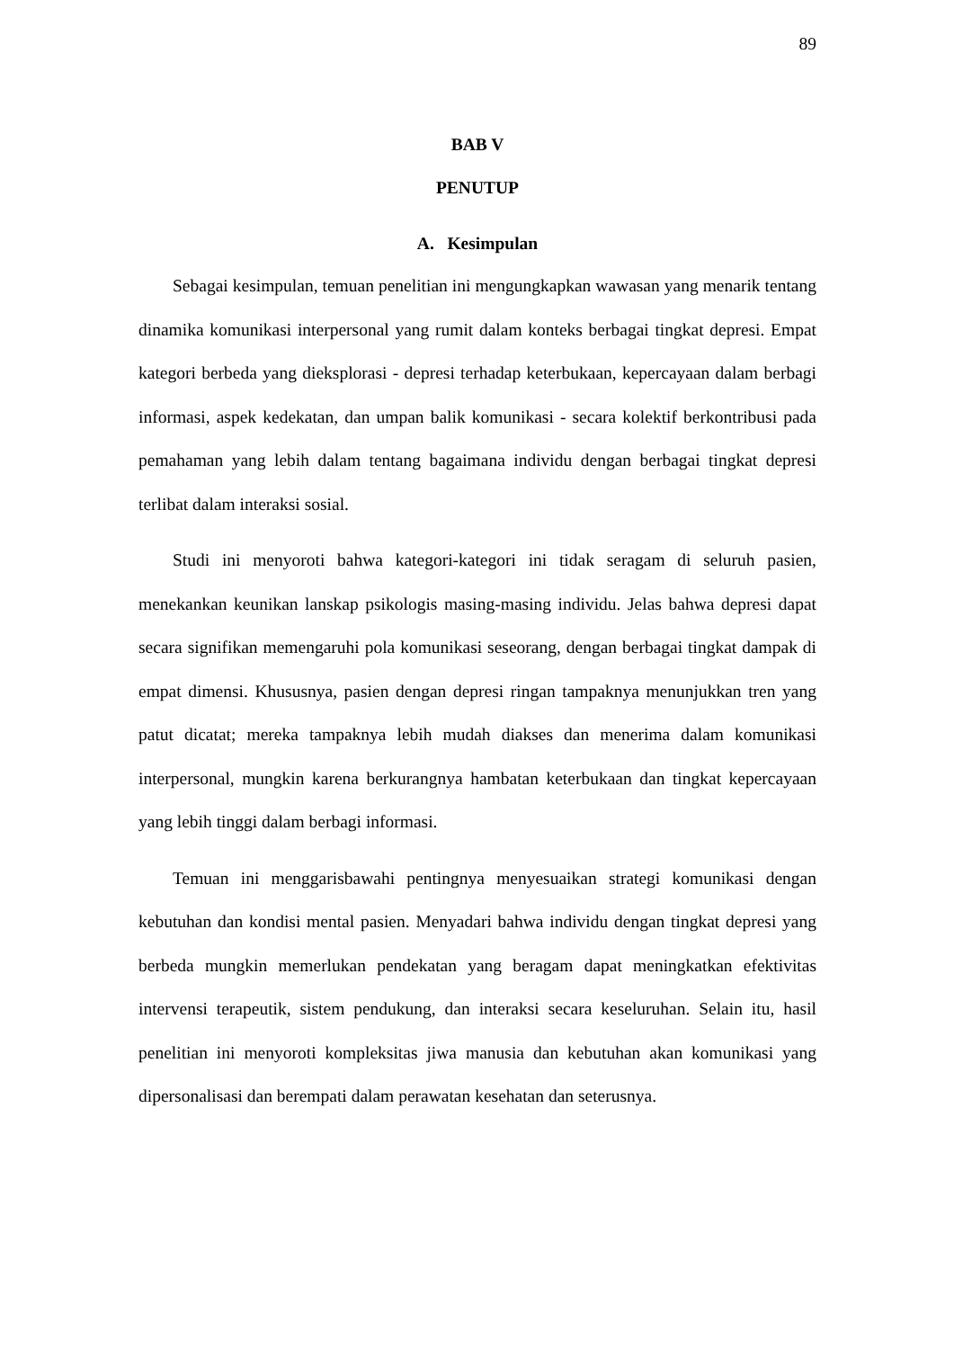89
BAB V
PENUTUP
A. Kesimpulan
Sebagai kesimpulan, temuan penelitian ini mengungkapkan wawasan yang menarik tentang dinamika komunikasi interpersonal yang rumit dalam konteks berbagai tingkat depresi. Empat kategori berbeda yang dieksplorasi - depresi terhadap keterbukaan, kepercayaan dalam berbagi informasi, aspek kedekatan, dan umpan balik komunikasi - secara kolektif berkontribusi pada pemahaman yang lebih dalam tentang bagaimana individu dengan berbagai tingkat depresi terlibat dalam interaksi sosial.
Studi ini menyoroti bahwa kategori-kategori ini tidak seragam di seluruh pasien, menekankan keunikan lanskap psikologis masing-masing individu. Jelas bahwa depresi dapat secara signifikan memengaruhi pola komunikasi seseorang, dengan berbagai tingkat dampak di empat dimensi. Khususnya, pasien dengan depresi ringan tampaknya menunjukkan tren yang patut dicatat; mereka tampaknya lebih mudah diakses dan menerima dalam komunikasi interpersonal, mungkin karena berkurangnya hambatan keterbukaan dan tingkat kepercayaan yang lebih tinggi dalam berbagi informasi.
Temuan ini menggarisbawahi pentingnya menyesuaikan strategi komunikasi dengan kebutuhan dan kondisi mental pasien. Menyadari bahwa individu dengan tingkat depresi yang berbeda mungkin memerlukan pendekatan yang beragam dapat meningkatkan efektivitas intervensi terapeutik, sistem pendukung, dan interaksi secara keseluruhan. Selain itu, hasil penelitian ini menyoroti kompleksitas jiwa manusia dan kebutuhan akan komunikasi yang dipersonalisasi dan berempati dalam perawatan kesehatan dan seterusnya.